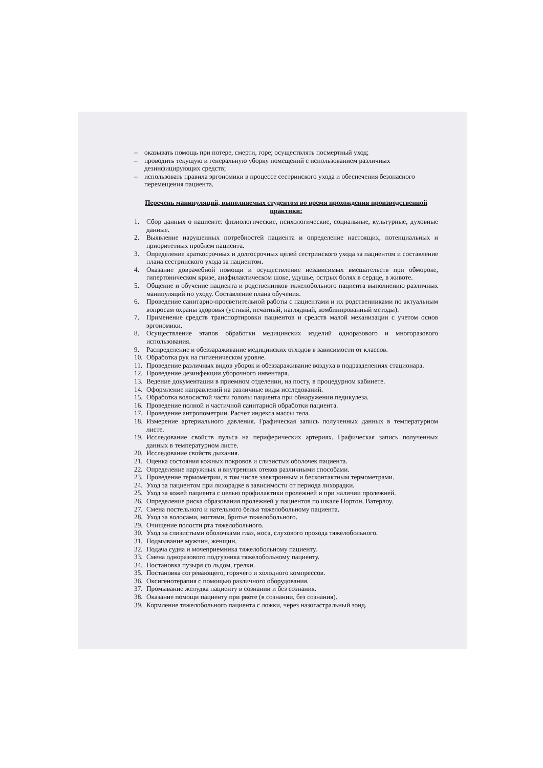– оказывать помощь при потере, смерти, горе; осуществлять посмертный уход;
– проводить текущую и генеральную уборку помещений с использованием различных дезинфицирующих средств;
– использовать правила эргономики в процессе сестринского ухода и обеспечения безопасного перемещения пациента.
Перечень манипуляций, выполняемых студентом во время прохождения производственной практики:
1. Сбор данных о пациенте: физиологические, психологические, социальные, культурные, духовные данные.
2. Выявление нарушенных потребностей пациента и определение настоящих, потенциальных и приоритетных проблем пациента.
3. Определение краткосрочных и долгосрочных целей сестринского ухода за пациентом и составление плана сестринского ухода за пациентом.
4. Оказание доврачебной помощи и осуществление независимых вмешательств при обмороке, гипертоническом кризе, анафилактическом шоке, удушье, острых болях в сердце, в животе.
5. Общение и обучение пациента и родственников тяжелобольного пациента выполнению различных манипуляций по уходу. Составление плана обучения.
6. Проведение санитарно-просветительной работы с пациентами и их родственниками по актуальным вопросам охраны здоровья (устный, печатный, наглядный, комбинированный методы).
7. Применение средств транспортировки пациентов и средств малой механизации с учетом основ эргономики.
8. Осуществление этапов обработки медицинских изделий одноразового и многоразового использования.
9. Распределение и обеззараживание медицинских отходов в зависимости от классов.
10. Обработка рук на гигиеническом уровне.
11. Проведение различных видов уборок и обеззараживание воздуха в подразделениях стационара.
12. Проведение дезинфекции уборочного инвентаря.
13. Ведение документации в приемном отделении, на посту, в процедурном кабинете.
14. Оформление направлений на различные виды исследований.
15. Обработка волосистой части головы пациента при обнаружении педикулеза.
16. Проведение полной и частичной санитарной обработки пациента.
17. Проведение антропометрии. Расчет индекса массы тела.
18. Измерение артериального давления. Графическая запись полученных данных в температурном листе.
19. Исследование свойств пульса на периферических артериях. Графическая запись полученных данных в температурном листе.
20. Исследование свойств дыхания.
21. Оценка состояния кожных покровов и слизистых оболочек пациента.
22. Определение наружных и внутренних отеков различными способами.
23. Проведение термометрии, в том числе электронным и бесконтактным термометрами.
24. Уход за пациентом при лихорадке в зависимости от периода лихорадки.
25. Уход за кожей пациента с целью профилактики пролежней и при наличии пролежней.
26. Определение риска образования пролежней у пациентов по шкале Нортон, Ватерлоу.
27. Смена постельного и нательного белья тяжелобольному пациента.
28. Уход за волосами, ногтями, бритье тяжелобольного.
29. Очищение полости рта тяжелобольного.
30. Уход за слизистыми оболочками глаз, носа, слухового прохода тяжелобольного.
31. Подмывание мужчин, женщин.
32. Подача судна и мочеприемника тяжелобольному пациенту.
33. Смена одноразового подгузника тяжелобольному пациенту.
34. Постановка пузыря со льдом, грелки.
35. Постановка согревающего, горячего и холодного компрессов.
36. Оксигенотерапия с помощью различного оборудования.
37. Промывание желудка пациенту в сознании и без сознания.
38. Оказание помощи пациенту при рвоте (в сознании, без сознания).
39. Кормление тяжелобольного пациента с ложки, через назогастральный зонд.